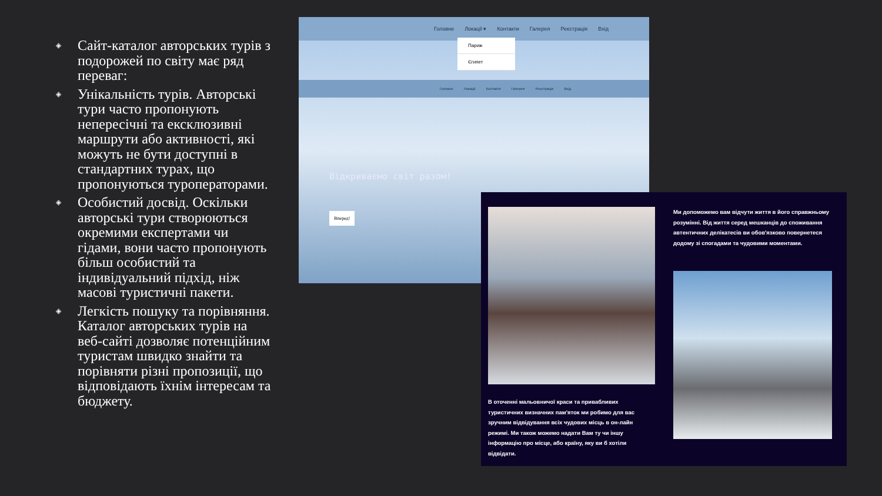◈ Сайт-каталог авторських турів з подорожей по світу має ряд переваг:
◈ Унікальність турів. Авторські тури часто пропонують непересічні та ексклюзивні маршрути або активності, які можуть не бути доступні в стандартних турах, що пропонуються туроператорами.
◈ Особистий досвід. Оскільки авторські тури створюються окремими експертами чи гідами, вони часто пропонують більш особистий та індивідуальний підхід, ніж масові туристичні пакети.
◈ Легкість пошуку та порівняння. Каталог авторських турів на веб-сайті дозволяє потенційним туристам швидко знайти та порівняти різні пропозиції, що відповідають їхнім інтересам та бюджету.
Головне Локації ▾ Контакти Галерея Реєстрація Вхід
Париж
Єгипет
Головне Локації Контакти Галерея Реєстрація Вхід
Відкриваємо світ разом!
Вперед!
Ми допоможемо вам відчути життя в його справжньому розумінні. Від життя серед мешканців до споживання автентичних делікатесів ви обов'язково повернетеся додому зі спогадами та чудовими моментами.
В оточенні мальовничої краси та привабливих туристичних визначних пам'яток ми робимо для вас зручним відвідування всіх чудових місць в он-лайн режимі. Ми також можемо надати Вам ту чи іншу інформацію про місце, або країну, яку ви б хотіли відвідати.